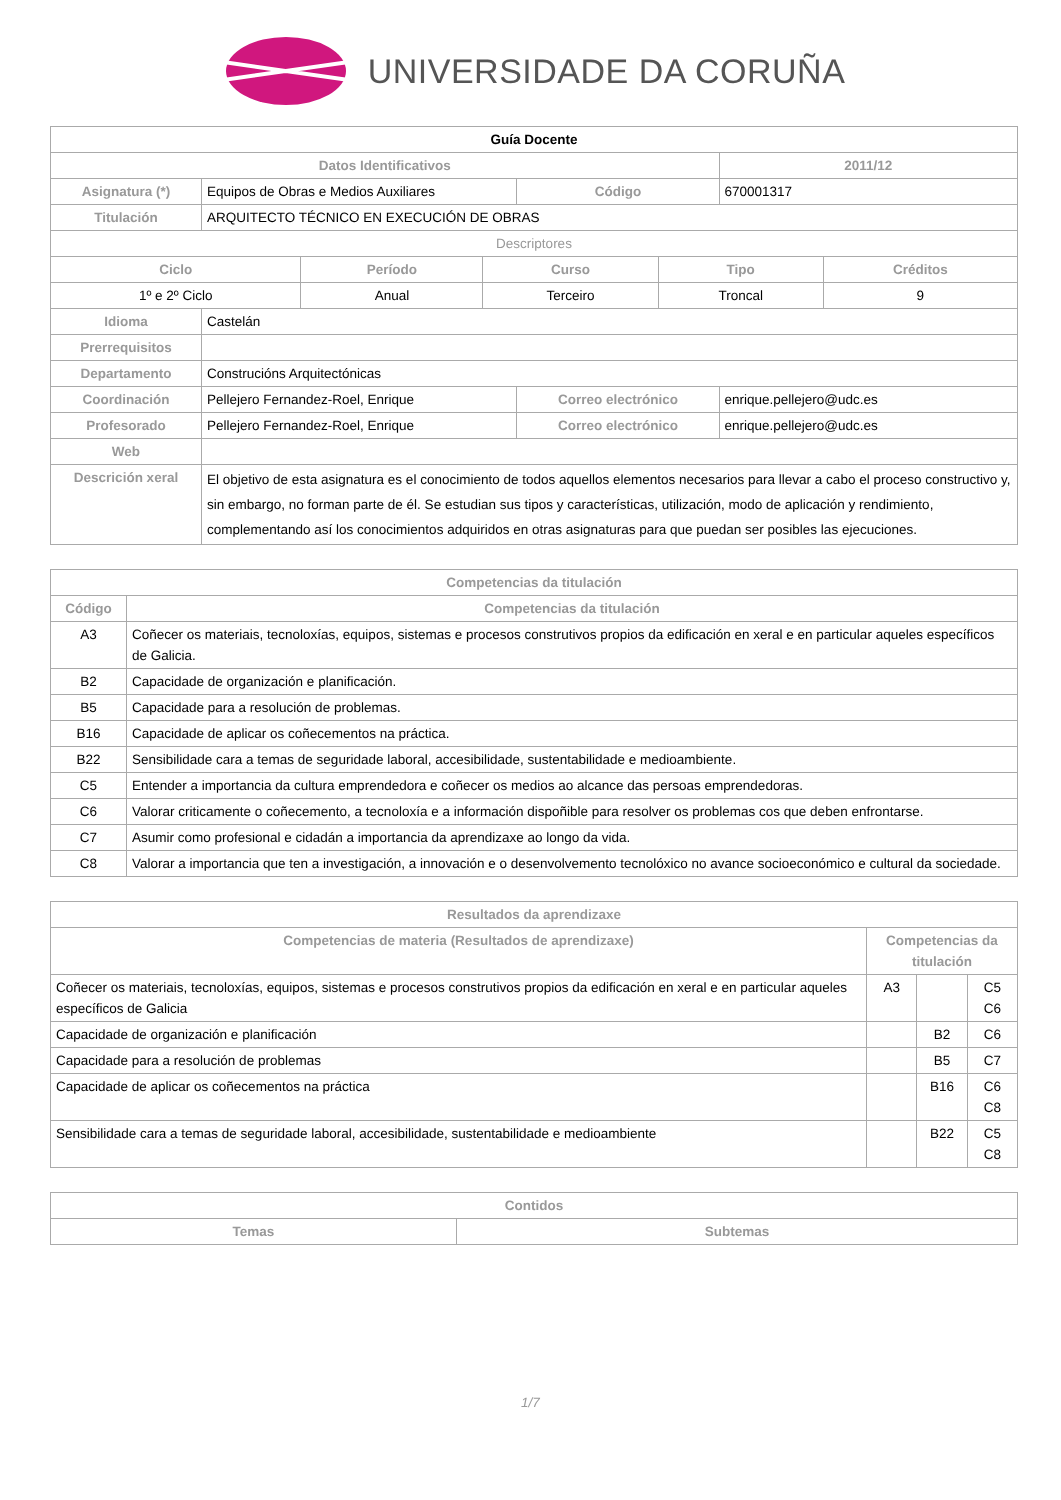UNIVERSIDADE DA CORUÑA
| Guía Docente | | | | |
| --- | --- | --- | --- | --- |
| Datos Identificativos | | | | 2011/12 |
| Asignatura (*) | Equipos de Obras e Medios Auxiliares | | Código | 670001317 |
| Titulación | ARQUITECTO TÉCNICO EN EXECUCIÓN DE OBRAS | | | |
| Descriptores | | | | |
| / Ciclo / Período / Curso / Tipo / Créditos / / --- / --- / --- / --- / --- / / 1º e 2º Ciclo / Anual / Terceiro / Troncal / 9 / | | | | |
| Idioma | Castelán | | | |
| Prerrequisitos | | | | |
| Departamento | Construcións Arquitectónicas | | | |
| Coordinación | Pellejero Fernandez-Roel, Enrique | Correo electrónico | | enrique.pellejero@udc.es |
| Profesorado | Pellejero Fernandez-Roel, Enrique | Correo electrónico | | enrique.pellejero@udc.es |
| Web | | | | |
| Descrición xeral | El objetivo de esta asignatura es el conocimiento de todos aquellos elementos necesarios para llevar a cabo el proceso constructivo y, sin embargo, no forman parte de él. Se estudian sus tipos y características, utilización, modo de aplicación y rendimiento, complementando así los conocimientos adquiridos en otras asignaturas para que puedan ser posibles las ejecuciones. | | | |
| Competencias da titulación | |
| --- | --- |
| Código | Competencias da titulación |
| A3 | Coñecer os materiais, tecnoloxías, equipos, sistemas e procesos construtivos propios da edificación en xeral e en particular aqueles específicos de Galicia. |
| B2 | Capacidade de organización e planificación. |
| B5 | Capacidade para a resolución de problemas. |
| B16 | Capacidade de aplicar os coñecementos na práctica. |
| B22 | Sensibilidade cara a temas de seguridade laboral, accesibilidade, sustentabilidade e medioambiente. |
| C5 | Entender a importancia da cultura emprendedora e coñecer os medios ao alcance das persoas emprendedoras. |
| C6 | Valorar criticamente o coñecemento, a tecnoloxía e a información dispoñible para resolver os problemas cos que deben enfrontarse. |
| C7 | Asumir como profesional e cidadán a importancia da aprendizaxe ao longo da vida. |
| C8 | Valorar a importancia que ten a investigación, a innovación e o desenvolvemento tecnolóxico no avance socioeconómico e cultural da sociedade. |
| Resultados da aprendizaxe | | | |
| --- | --- | --- | --- |
| Competencias de materia (Resultados de aprendizaxe) | Competencias da titulación | | |
| Coñecer os materiais, tecnoloxías, equipos, sistemas e procesos construtivos propios da edificación en xeral e en particular aqueles específicos de Galicia | A3 | | C5 C6 |
| Capacidade de organización e planificación | | B2 | C6 |
| Capacidade para a resolución de problemas | | B5 | C7 |
| Capacidade de aplicar os coñecementos na práctica | | B16 | C6 C8 |
| Sensibilidade cara a temas de seguridade laboral, accesibilidade, sustentabilidade e medioambiente | | B22 | C5 C8 |
| Contidos | |
| --- | --- |
| Temas | Subtemas |
1/7